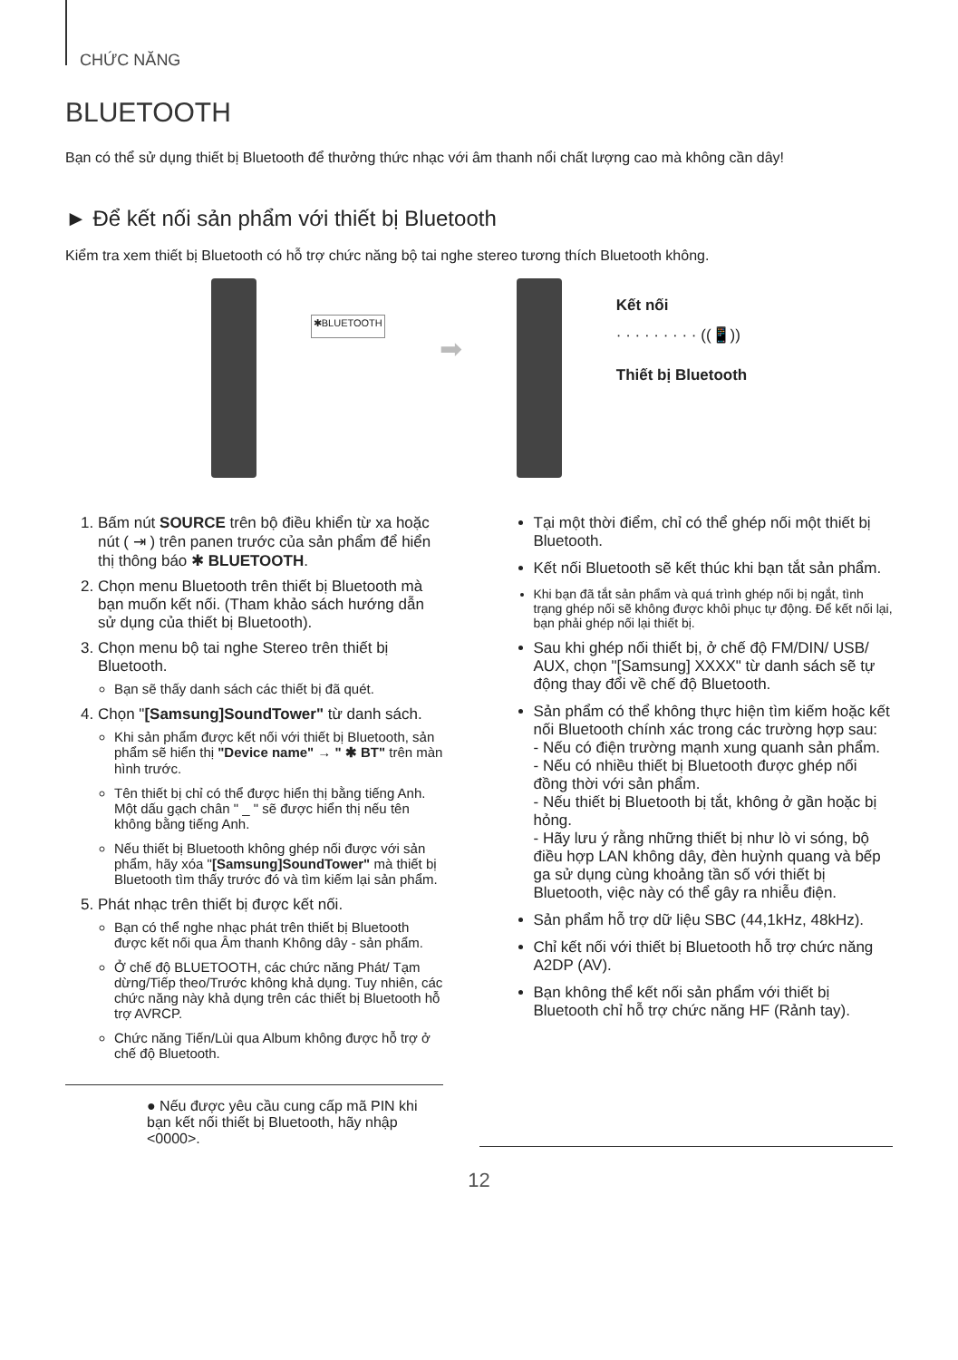CHỨC NĂNG
BLUETOOTH
Bạn có thể sử dụng thiết bị Bluetooth để thưởng thức nhạc với âm thanh nổi chất lượng cao mà không cần dây!
► Để kết nối sản phẩm với thiết bị Bluetooth
Kiểm tra xem thiết bị Bluetooth có hỗ trợ chức năng bộ tai nghe stereo tương thích Bluetooth không.
✱BLUETOOTH
➡
Kết nối
· · · · · · · · · ((📱))
Thiết bị Bluetooth
1. Bấm nút SOURCE trên bộ điều khiển từ xa hoặc nút ( ⇥ ) trên panen trước của sản phẩm để hiển thị thông báo ✱ BLUETOOTH.
2. Chọn menu Bluetooth trên thiết bị Bluetooth mà bạn muốn kết nối. (Tham khảo sách hướng dẫn sử dụng của thiết bị Bluetooth).
3. Chọn menu bộ tai nghe Stereo trên thiết bị Bluetooth.
Bạn sẽ thấy danh sách các thiết bị đã quét.
4. Chọn "[Samsung]SoundTower" từ danh sách.
Khi sản phẩm được kết nối với thiết bị Bluetooth, sản phẩm sẽ hiển thị "Device name" → " ✱ BT" trên màn hình trước.
Tên thiết bị chỉ có thể được hiển thị bằng tiếng Anh. Một dấu gạch chân " _ " sẽ được hiển thị nếu tên không bằng tiếng Anh.
Nếu thiết bị Bluetooth không ghép nối được với sản phẩm, hãy xóa "[Samsung]SoundTower" mà thiết bị Bluetooth tìm thấy trước đó và tìm kiếm lại sản phẩm.
5. Phát nhạc trên thiết bị được kết nối.
Bạn có thể nghe nhạc phát trên thiết bị Bluetooth được kết nối qua Âm thanh Không dây - sản phẩm.
Ở chế độ BLUETOOTH, các chức năng Phát/ Tạm dừng/Tiếp theo/Trước không khả dụng. Tuy nhiên, các chức năng này khả dụng trên các thiết bị Bluetooth hỗ trợ AVRCP.
Chức năng Tiến/Lùi qua Album không được hỗ trợ ở chế độ Bluetooth.
● Nếu được yêu cầu cung cấp mã PIN khi bạn kết nối thiết bị Bluetooth, hãy nhập <0000>.
Tại một thời điểm, chỉ có thể ghép nối một thiết bị Bluetooth.
Kết nối Bluetooth sẽ kết thúc khi bạn tắt sản phẩm.
Khi bạn đã tắt sản phẩm và quá trình ghép nối bị ngắt, tình trạng ghép nối sẽ không được khôi phục tự động. Để kết nối lại, bạn phải ghép nối lại thiết bị.
Sau khi ghép nối thiết bị, ở chế độ FM/DIN/ USB/ AUX, chọn "[Samsung] XXXX" từ danh sách sẽ tự động thay đổi về chế độ Bluetooth.
Sản phẩm có thể không thực hiện tìm kiếm hoặc kết nối Bluetooth chính xác trong các trường hợp sau:
- Nếu có điện trường mạnh xung quanh sản phẩm.
- Nếu có nhiều thiết bị Bluetooth được ghép nối đồng thời với sản phẩm.
- Nếu thiết bị Bluetooth bị tắt, không ở gần hoặc bị hỏng.
- Hãy lưu ý rằng những thiết bị như lò vi sóng, bộ điều hợp LAN không dây, đèn huỳnh quang và bếp ga sử dụng cùng khoảng tần số với thiết bị Bluetooth, việc này có thể gây ra nhiễu điện.
Sản phẩm hỗ trợ dữ liệu SBC (44,1kHz, 48kHz).
Chỉ kết nối với thiết bị Bluetooth hỗ trợ chức năng A2DP (AV).
Bạn không thể kết nối sản phẩm với thiết bị Bluetooth chỉ hỗ trợ chức năng HF (Rảnh tay).
12